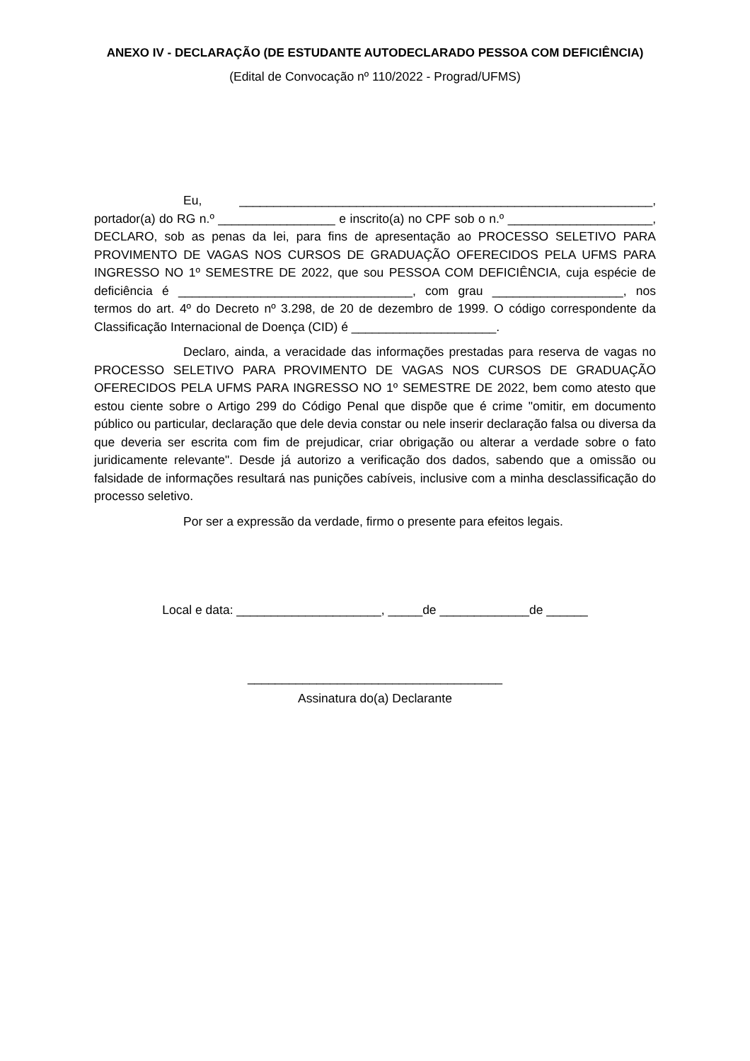ANEXO IV - DECLARAÇÃO (DE ESTUDANTE AUTODECLARADO PESSOA COM DEFICIÊNCIA)
(Edital de Convocação nº 110/2022 - Prograd/UFMS)
Eu, ____________________________________________________________, portador(a) do RG n.º _________________ e inscrito(a) no CPF sob o n.º _____________________, DECLARO, sob as penas da lei, para fins de apresentação ao PROCESSO SELETIVO PARA PROVIMENTO DE VAGAS NOS CURSOS DE GRADUAÇÃO OFERECIDOS PELA UFMS PARA INGRESSO NO 1º SEMESTRE DE 2022, que sou PESSOA COM DEFICIÊNCIA, cuja espécie de deficiência é __________________________________, com grau ___________________, nos termos do art. 4º do Decreto nº 3.298, de 20 de dezembro de 1999. O código correspondente da Classificação Internacional de Doença (CID) é _____________________.
Declaro, ainda, a veracidade das informações prestadas para reserva de vagas no PROCESSO SELETIVO PARA PROVIMENTO DE VAGAS NOS CURSOS DE GRADUAÇÃO OFERECIDOS PELA UFMS PARA INGRESSO NO 1º SEMESTRE DE 2022, bem como atesto que estou ciente sobre o Artigo 299 do Código Penal que dispõe que é crime "omitir, em documento público ou particular, declaração que dele devia constar ou nele inserir declaração falsa ou diversa da que deveria ser escrita com fim de prejudicar, criar obrigação ou alterar a verdade sobre o fato juridicamente relevante". Desde já autorizo a verificação dos dados, sabendo que a omissão ou falsidade de informações resultará nas punições cabíveis, inclusive com a minha desclassificação do processo seletivo.
Por ser a expressão da verdade, firmo o presente para efeitos legais.
Local e data: _____________________, _____de _____________de ______
_____________________________________
Assinatura do(a) Declarante